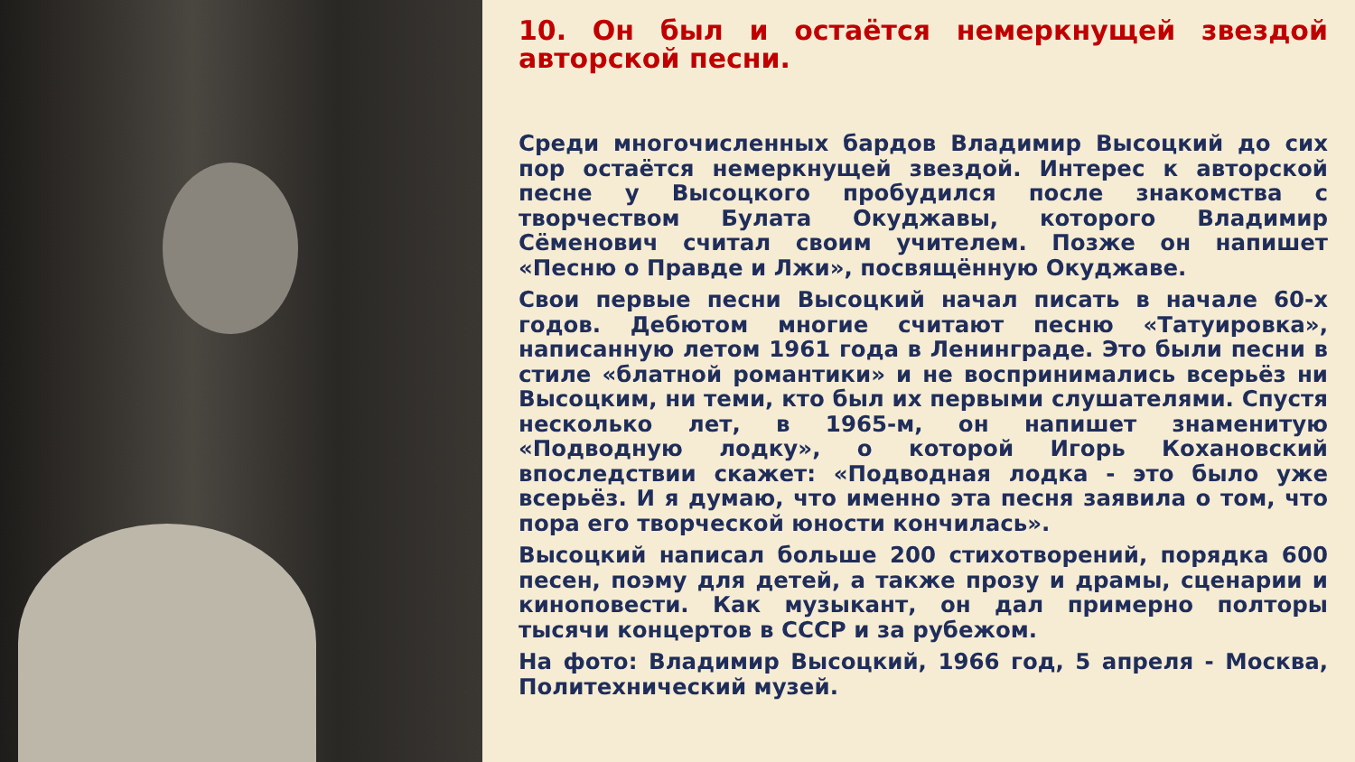10. Он был и остаётся немеркнущей звездой авторской песни.
Среди многочисленных бардов Владимир Высоцкий до сих пор остаётся немеркнущей звездой. Интерес к авторской песне у Высоцкого пробудился после знакомства с творчеством Булата Окуджавы, которого Владимир Сёменович считал своим учителем. Позже он напишет «Песню о Правде и Лжи», посвящённую Окуджаве.
Свои первые песни Высоцкий начал писать в начале 60-х годов. Дебютом многие считают песню «Татуировка», написанную летом 1961 года в Ленинграде. Это были песни в стиле «блатной романтики» и не воспринимались всерьёз ни Высоцким, ни теми, кто был их первыми слушателями. Спустя несколько лет, в 1965-м, он напишет знаменитую «Подводную лодку», о которой Игорь Кохановский впоследствии скажет: «Подводная лодка - это было уже всерьёз. И я думаю, что именно эта песня заявила о том, что пора его творческой юности кончилась».
Высоцкий написал больше 200 стихотворений, порядка 600 песен, поэму для детей, а также прозу и драмы, сценарии и киноповести. Как музыкант, он дал примерно полторы тысячи концертов в СССР и за рубежом.
На фото: Владимир Высоцкий, 1966 год, 5 апреля - Москва, Политехнический музей.